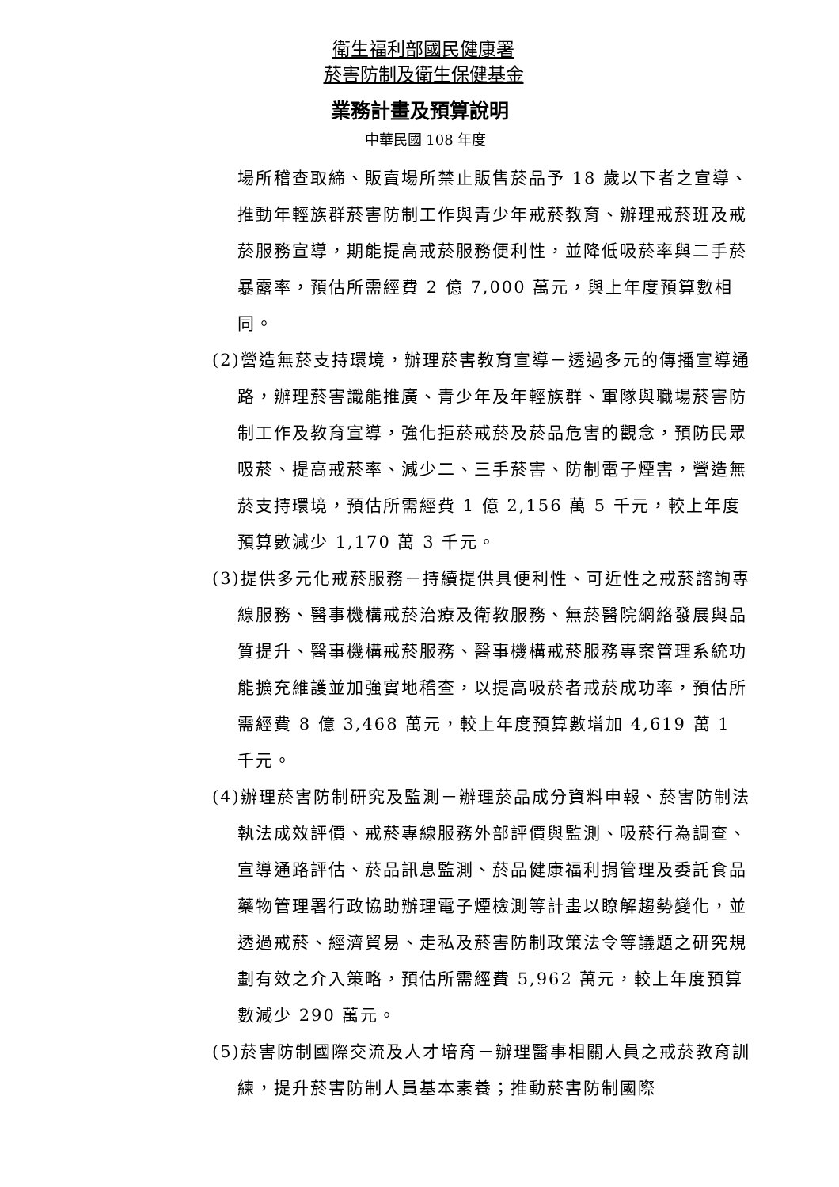衛生福利部國民健康署
菸害防制及衛生保健基金
業務計畫及預算說明
中華民國 108 年度
場所稽查取締、販賣場所禁止販售菸品予 18 歲以下者之宣導、推動年輕族群菸害防制工作與青少年戒菸教育、辦理戒菸班及戒菸服務宣導，期能提高戒菸服務便利性，並降低吸菸率與二手菸暴露率，預估所需經費 2 億 7,000 萬元，與上年度預算數相同。
(2)營造無菸支持環境，辦理菸害教育宣導－透過多元的傳播宣導通路，辦理菸害識能推廣、青少年及年輕族群、軍隊與職場菸害防制工作及教育宣導，強化拒菸戒菸及菸品危害的觀念，預防民眾吸菸、提高戒菸率、減少二、三手菸害、防制電子煙害，營造無菸支持環境，預估所需經費 1 億 2,156 萬 5 千元，較上年度預算數減少 1,170 萬 3 千元。
(3)提供多元化戒菸服務－持續提供具便利性、可近性之戒菸諮詢專線服務、醫事機構戒菸治療及衛教服務、無菸醫院網絡發展與品質提升、醫事機構戒菸服務、醫事機構戒菸服務專案管理系統功能擴充維護並加強實地稽查，以提高吸菸者戒菸成功率，預估所需經費 8 億 3,468 萬元，較上年度預算數增加 4,619 萬 1 千元。
(4)辦理菸害防制研究及監測－辦理菸品成分資料申報、菸害防制法執法成效評價、戒菸專線服務外部評價與監測、吸菸行為調查、宣導通路評估、菸品訊息監測、菸品健康福利捐管理及委託食品藥物管理署行政協助辦理電子煙檢測等計畫以瞭解趨勢變化，並透過戒菸、經濟貿易、走私及菸害防制政策法令等議題之研究規劃有效之介入策略，預估所需經費 5,962 萬元，較上年度預算數減少 290 萬元。
(5)菸害防制國際交流及人才培育－辦理醫事相關人員之戒菸教育訓練，提升菸害防制人員基本素養；推動菸害防制國際